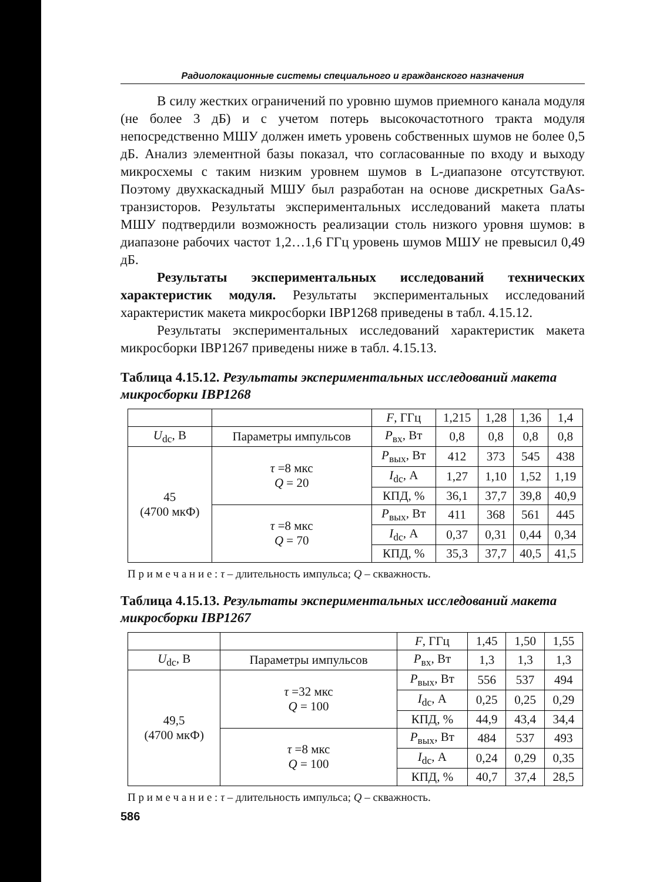Радиолокационные системы специального и гражданского назначения
В силу жестких ограничений по уровню шумов приемного канала модуля (не более 3 дБ) и с учетом потерь высокочастотного тракта модуля непосредственно МШУ должен иметь уровень собственных шумов не более 0,5 дБ. Анализ элементной базы показал, что согласованные по входу и выходу микросхемы с таким низким уровнем шумов в L-диапазоне отсутствуют. Поэтому двухкаскадный МШУ был разработан на основе дискретных GaAs-транзисторов. Результаты экспериментальных исследований макета платы МШУ подтвердили возможность реализации столь низкого уровня шумов: в диапазоне рабочих частот 1,2…1,6 ГГц уровень шумов МШУ не превысил 0,49 дБ.
Результаты экспериментальных исследований технических характеристик модуля. Результаты экспериментальных исследований характеристик макета микросборки IBP1268 приведены в табл. 4.15.12.
Результаты экспериментальных исследований характеристик макета микросборки IBP1267 приведены ниже в табл. 4.15.13.
Таблица 4.15.12. Результаты экспериментальных исследований макета микросборки IBP1268
| | | F , ГГц | 1,215 | 1,28 | 1,36 | 1,4 |
| U<sub>dc</sub>, В | Параметры импульсов | P<sub>вх</sub>, Вт | 0,8 | 0,8 | 0,8 | 0,8 |
| 45 (4700 мкФ) | τ =8 мкс Q = 20 | P<sub>вых</sub>, Вт | 412 | 373 | 545 | 438 |
| | | I<sub>dc</sub>, А | 1,27 | 1,10 | 1,52 | 1,19 |
| | | КПД, % | 36,1 | 37,7 | 39,8 | 40,9 |
| | τ =8 мкс Q = 70 | P<sub>вых</sub>, Вт | 411 | 368 | 561 | 445 |
| | | I<sub>dc</sub>, А | 0,37 | 0,31 | 0,44 | 0,34 |
| | | КПД, % | 35,3 | 37,7 | 40,5 | 41,5 |
П р и м е ч а н и е : τ – длительность импульса; Q – скважность.
Таблица 4.15.13. Результаты экспериментальных исследований макета микросборки IBP1267
| | | F , ГГц | 1,45 | 1,50 | 1,55 |
| U<sub>dc</sub>, В | Параметры импульсов | P<sub>вх</sub>, Вт | 1,3 | 1,3 | 1,3 |
| 49,5 (4700 мкФ) | τ =32 мкс Q = 100 | P<sub>вых</sub>, Вт | 556 | 537 | 494 |
| | | I<sub>dc</sub>, А | 0,25 | 0,25 | 0,29 |
| | | КПД, % | 44,9 | 43,4 | 34,4 |
| | τ =8 мкс Q = 100 | P<sub>вых</sub>, Вт | 484 | 537 | 493 |
| | | I<sub>dc</sub>, А | 0,24 | 0,29 | 0,35 |
| | | КПД, % | 40,7 | 37,4 | 28,5 |
П р и м е ч а н и е : τ – длительность импульса; Q – скважность.
586